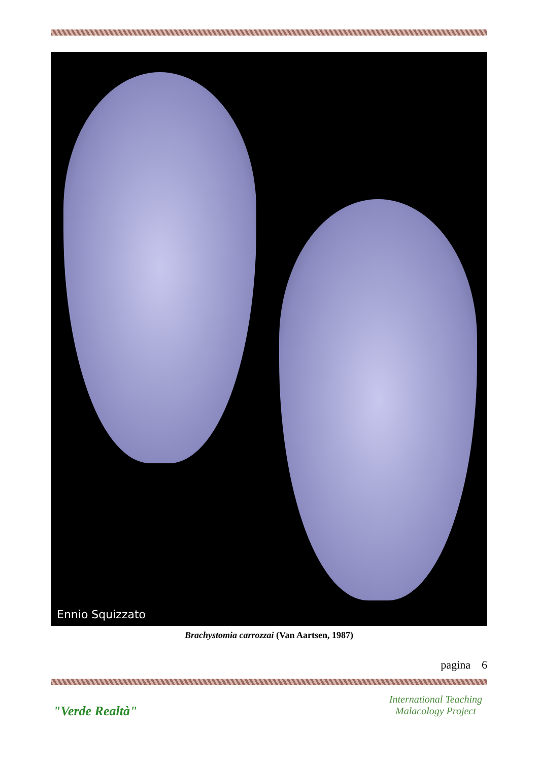Ennio Squizzato
Brachystomia carrozzai (Van Aartsen, 1987)
pagina 6
"Verde Realtà"
International Teaching
Malacology Project